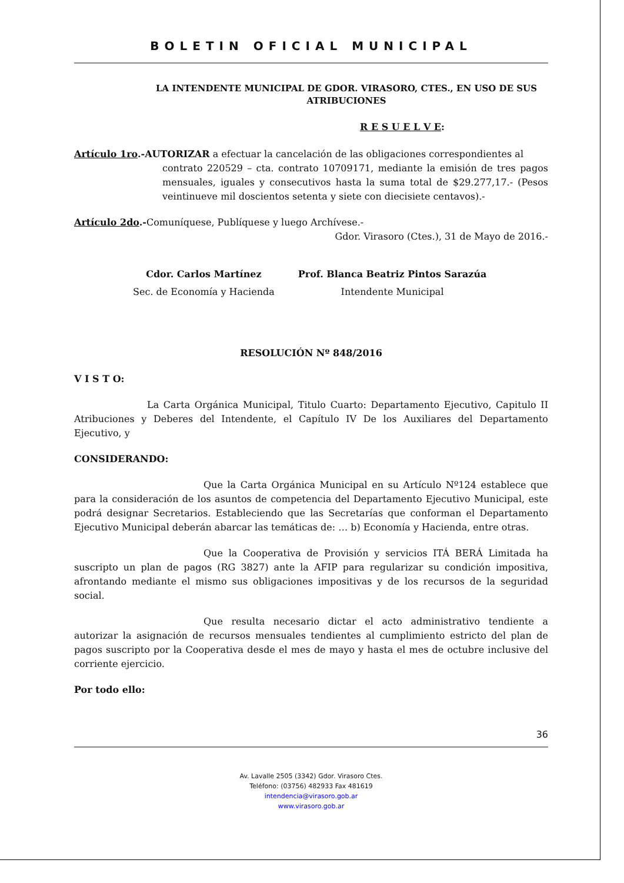BOLETIN OFICIAL MUNICIPAL
LA INTENDENTE MUNICIPAL DE GDOR. VIRASORO, CTES., EN USO DE SUS ATRIBUCIONES
R E S U E L V E:
Artículo 1ro.-AUTORIZAR a efectuar la cancelación de las obligaciones correspondientes al
contrato 220529 – cta. contrato 10709171, mediante la emisión de tres pagos mensuales, iguales y consecutivos hasta la suma total de $29.277,17.- (Pesos veintinueve mil doscientos setenta y siete con diecisiete centavos).-
Artículo 2do.-Comuníquese, Publíquese y luego Archívese.-
Gdor. Virasoro (Ctes.), 31 de Mayo de 2016.-
Cdor. Carlos Martínez
Sec. de Economía y Hacienda
Prof. Blanca Beatriz Pintos Sarazúa
Intendente Municipal
RESOLUCIÓN Nº 848/2016
V I S T O:
La Carta Orgánica Municipal, Titulo Cuarto: Departamento Ejecutivo, Capitulo II Atribuciones y Deberes del Intendente, el Capítulo IV De los Auxiliares del Departamento Ejecutivo, y
CONSIDERANDO:
Que la Carta Orgánica Municipal en su Artículo Nº124 establece que para la consideración de los asuntos de competencia del Departamento Ejecutivo Municipal, este podrá designar Secretarios. Estableciendo que las Secretarías que conforman el Departamento Ejecutivo Municipal deberán abarcar las temáticas de: … b) Economía y Hacienda, entre otras.
Que la Cooperativa de Provisión y servicios ITÁ BERÁ Limitada ha suscripto un plan de pagos (RG 3827) ante la AFIP para regularizar su condición impositiva, afrontando mediante el mismo sus obligaciones impositivas y de los recursos de la seguridad social.
Que resulta necesario dictar el acto administrativo tendiente a autorizar la asignación de recursos mensuales tendientes al cumplimiento estricto del plan de pagos suscripto por la Cooperativa desde el mes de mayo y hasta el mes de octubre inclusive del corriente ejercicio.
Por todo ello:
36
Av. Lavalle 2505 (3342) Gdor. Virasoro Ctes.
Teléfono: (03756) 482933 Fax 481619
intendencia@virasoro.gob.ar
www.virasoro.gob.ar